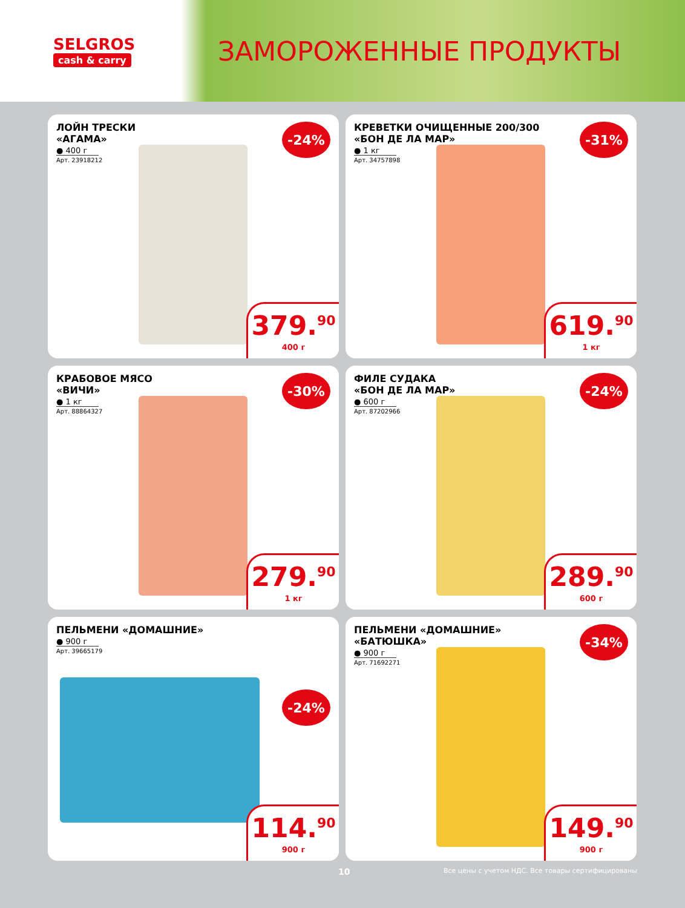SELGROS
cash & carry
ЗАМОРОЖЕННЫЕ ПРОДУКТЫ
ЛОЙН ТРЕСКИ
«АГАМА»
● 400 г
Арт. 23918212
-24%
379.<sup>90</sup>
400 г
КРЕВЕТКИ ОЧИЩЕННЫЕ 200/300
«БОН ДЕ ЛА МАР»
● 1 кг
Арт. 34757898
-31%
619.<sup>90</sup>
1 кг
КРАБОВОЕ МЯСО
«ВИЧИ»
● 1 кг
Арт. 88864327
-30%
279.<sup>90</sup>
1 кг
ФИЛЕ СУДАКА
«БОН ДЕ ЛА МАР»
● 600 г
Арт. 87202966
-24%
289.<sup>90</sup>
600 г
ПЕЛЬМЕНИ «ДОМАШНИЕ»
● 900 г
Арт. 39665179
-24%
114.<sup>90</sup>
900 г
ПЕЛЬМЕНИ «ДОМАШНИЕ»
«БАТЮШКА»
● 900 г
Арт. 71692271
-34%
149.<sup>90</sup>
900 г
10 Все цены с учетом НДС. Все товары сертифицированы